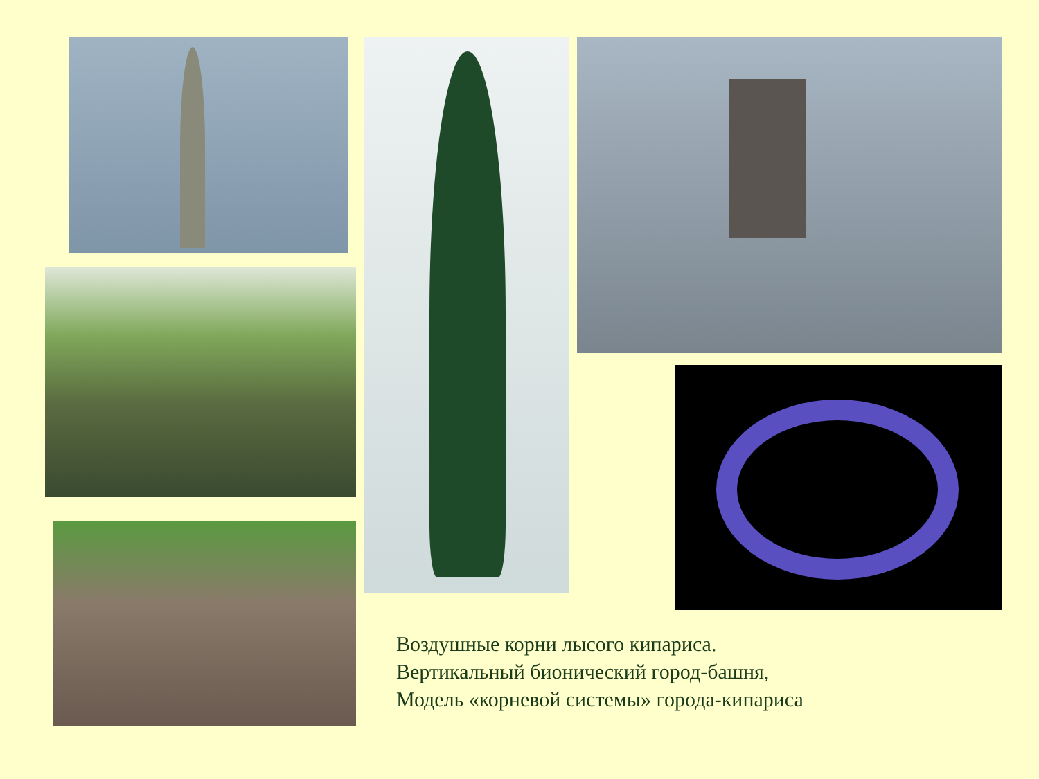Воздушные корни лысого кипариса.
Вертикальный бионический город-башня,
Модель «корневой системы» города-кипариса